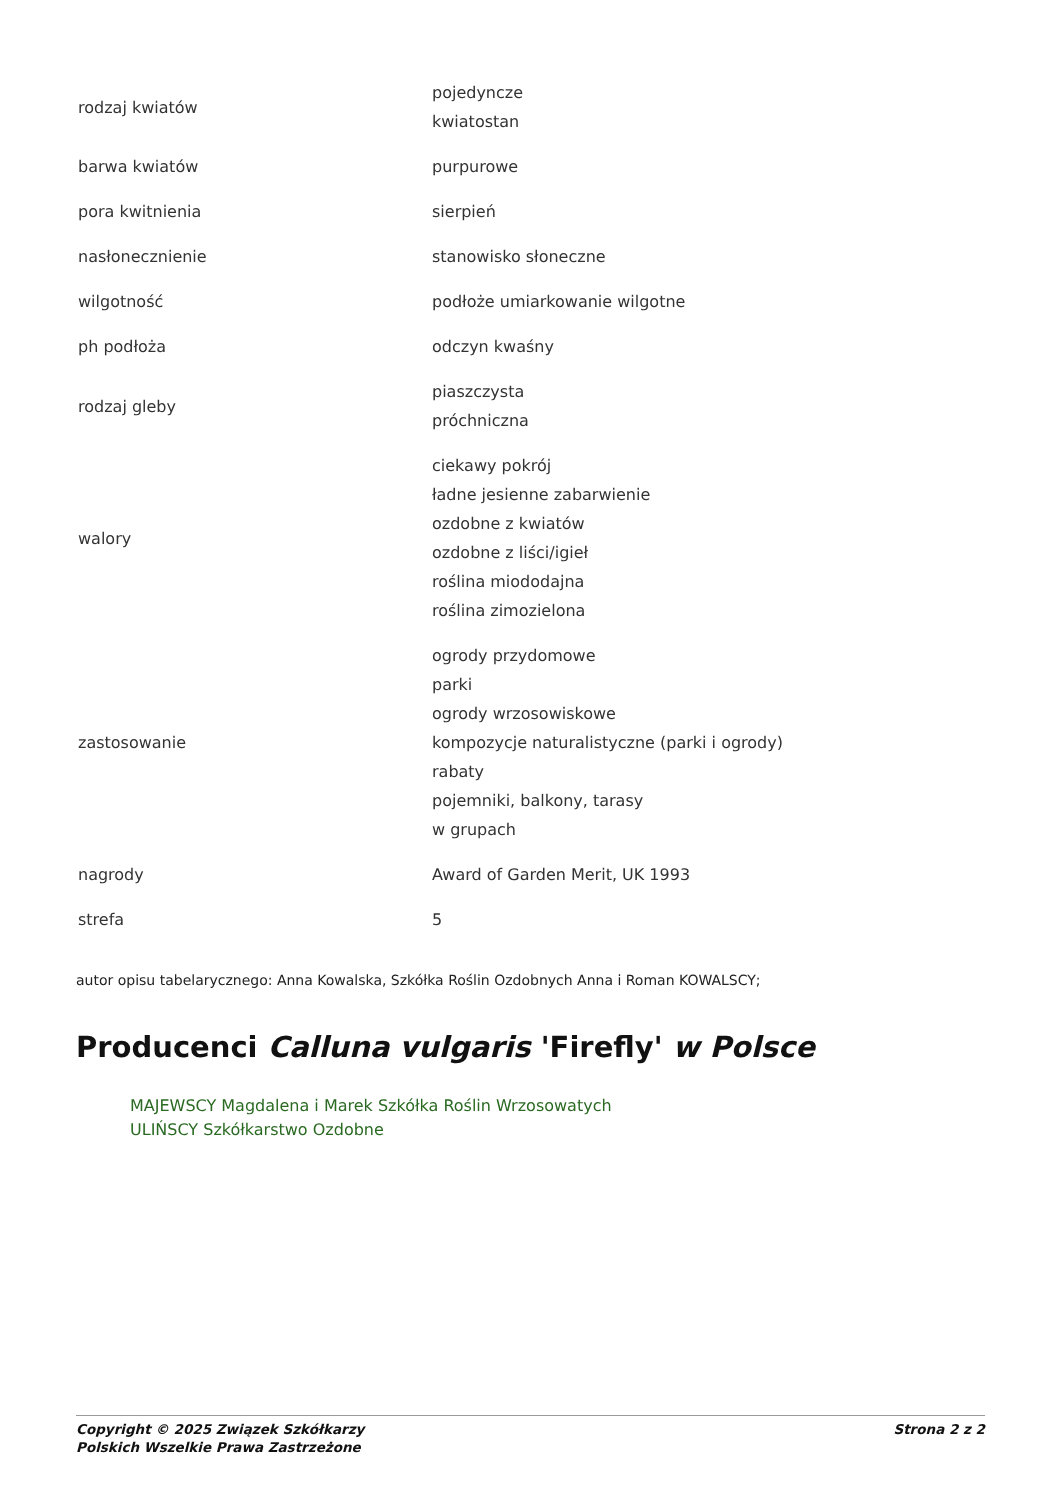| rodzaj kwiatów | pojedyncze kwiatostan |
| barwa kwiatów | purpurowe |
| pora kwitnienia | sierpień |
| nasłonecznienie | stanowisko słoneczne |
| wilgotność | podłoże umiarkowanie wilgotne |
| ph podłoża | odczyn kwaśny |
| rodzaj gleby | piaszczysta próchniczna |
| walory | ciekawy pokrój ładne jesienne zabarwienie ozdobne z kwiatów ozdobne z liści/igieł roślina miododajna roślina zimozielona |
| zastosowanie | ogrody przydomowe parki ogrody wrzosowiskowe kompozycje naturalistyczne (parki i ogrody) rabaty pojemniki, balkony, tarasy w grupach |
| nagrody | Award of Garden Merit, UK 1993 |
| strefa | 5 |
autor opisu tabelarycznego: Anna Kowalska, Szkółka Roślin Ozdobnych Anna i Roman KOWALSCY;
Producenci Calluna vulgaris 'Firefly' w Polsce
MAJEWSCY Magdalena i Marek Szkółka Roślin Wrzosowatych
ULIŃSCY Szkółkarstwo Ozdobne
Copyright © 2025 Związek Szkółkarzy
Polskich Wszelkie Prawa Zastrzeżone
Strona 2 z 2